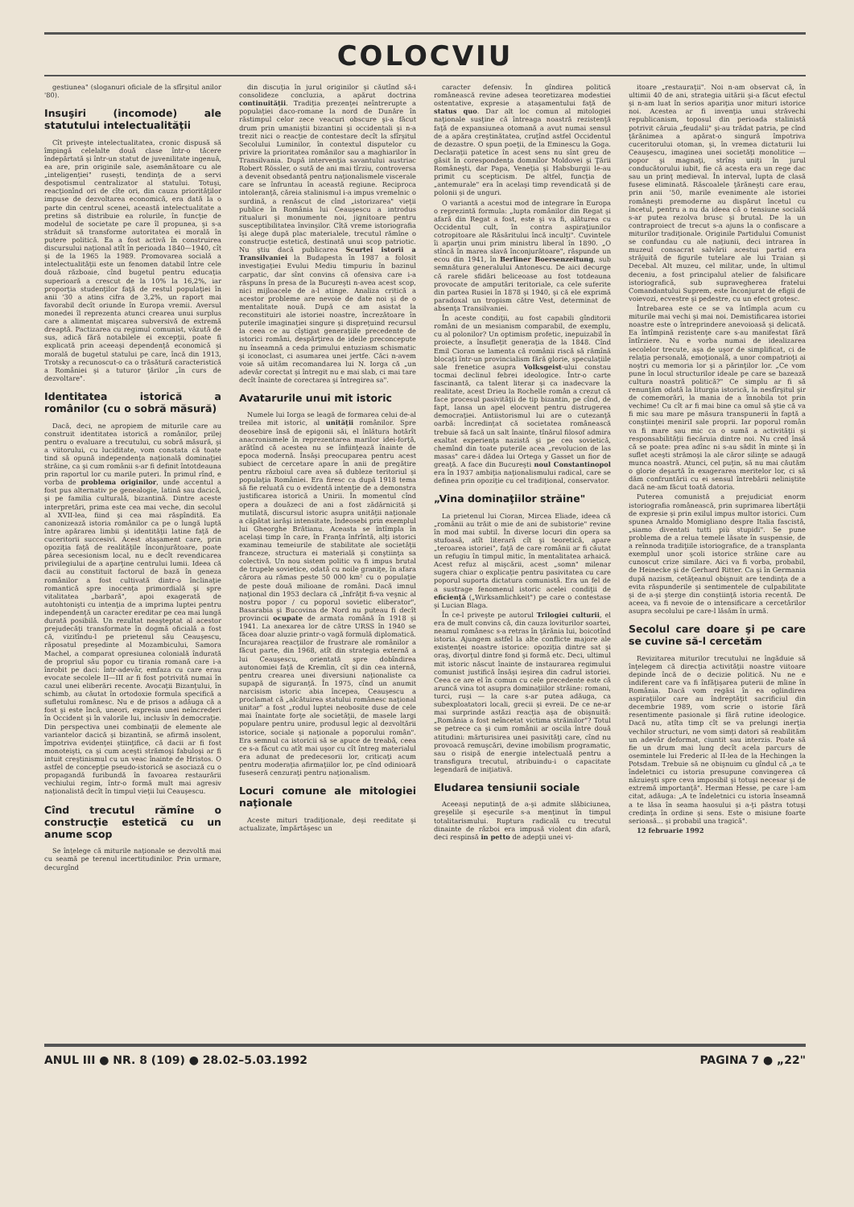COLOCVIU
gestiunea" (sloganuri oficiale de la sfîrşitul anilor '80).
Insuşiri (incomode) ale statutului intelectualităţii
Cît priveşte intelectualitatea, cronic dispusă să împingă celelalte două clase într-o tăcere îndepărtată şi într-un statut de juvenilitate ingenuă, ea are, prin originile sale, asemănătoare cu ale „inteligenţiei" ruseşti, tendinţa de a servi despotismul centralizator al statului. Totuşi, reacţionînd ori de cîte ori, din cauza priorităţilor impuse de dezvoltarea economică, era dată la o parte din centrul scenei, această intelectualitate a pretins să distribuie ea rolurile, în funcţie de modelul de societate pe care îl propunea, şi s-a străduit să transforme autoritatea ei morală în putere politică. Ea a fost activă în construirea discursului naţional atît în perioada 1840—1940, cît şi de la 1965 la 1989. Promovarea socială a intelectualităţii este un fenomen databil între cele două războaie, cînd bugetul pentru educaţia superioară a crescut de la 10% la 16,2%, iar proporţia studenţilor faţă de restul populaţiei în anii '30 a atins cifra de 3,2%, un raport mai favorabil decît oriunde în Europa vremii. Aversul monedei îl reprezenta atunci crearea unui surplus care a alimentat mişcarea subversivă de extremă dreaptă. Pactizarea cu regimul comunist, văzută de sus, adică fără notabilele ei excepţii, poate fi explicată prin aceeaşi dependenţă economică şi morală de bugetul statului pe care, încă din 1913, Trotsky a recunoscut-o ca o trăsătură caracteristică a României şi a tuturor ţărilor „în curs de dezvoltare".
Identitatea istorică a românilor (cu o sobră măsură)
Dacă, deci, ne apropiem de miturile care au construit identitatea istorică a românilor, prilej pentru o evaluare a trecutului, cu sobră măsură, şi a viitorului, cu luciditate, vom constata că toate tind să opună independenţa naţională dominaţiei străine, ca şi cum românii s-ar fi definit întotdeauna prin raportul lor cu marile puteri. În primul rînd, e vorba de problema originilor, unde accentul a fost pus alternativ pe genealogie, latină sau dacică, şi pe familia culturală, bizantină. Dintre aceste interpretări, prima este cea mai veche, din secolul al XVII-lea, fiind şi cea mai răspîndită. Ea canonizează istoria românilor ca pe o lungă luptă între apărarea limbii şi identităţii latine faţă de cuceritorii succesivi. Acest ataşament care, prin opoziţia faţă de realităţile înconjurătoare, poate părea secesionism local, nu e decît revendicarea privilegiului de a aparţine centrului lumii. Ideea că dacii au constituit factorul de bază în geneza românilor a fost cultivată dintr-o înclinaţie romantică spre inocenţa primordială şi spre vitalitatea „barbară", apoi exagerată de autohtonişti cu intenţia de a imprima luptei pentru independenţă un caracter ereditar pe cea mai lungă durată posibilă. Un rezultat neaşteptat al acestor prejudecăţi transformate în dogmă oficială a fost că, vizitîndu-l pe prietenul său Ceauşescu, răposatul preşedinte al Mozambicului, Samora Machel, a comparat opresiunea colonială îndurată de propriul său popor cu tirania romană care i-a înrobit pe daci: într-adevăr, emfaza cu care erau evocate secolele II—III ar fi fost potrivită numai în cazul unei eliberări recente. Avocaţii Bizanţului, în schimb, au căutat în ortodoxie formula specifică a sufletului românesc. Nu e de prisos a adăuga că a fost şi este încă, uneori, expresia unei neîncrederi în Occident şi în valorile lui, inclusiv în democraţie. Din perspectiva unei combinaţii de elemente ale variantelor dacică şi bizantină, se afirmă insolent, împotriva evidenţei ştiinţifice, că dacii ar fi fost monoteişti, ca şi cum aceşti strămoşi fabuloşi ar fi intuit creştinismul cu un veac înainte de Hristos. O astfel de concepţie pseudo-istorică se asociază cu o propagandă furibundă în favoarea restaurării vechiului regim, într-o formă mult mai agresiv naţionalistă decît în timpul vieţii lui Ceauşescu.
Cînd trecutul rămîne o construcţie estetică cu un anume scop
Se înţelege că miturile naţionale se dezvoltă mai cu seamă pe terenul incertitudinilor. Prin urmare, decurgînd
din discuţia în jurul originilor şi căutînd să-i consolideze concluzia, a apărut doctrina continuităţii. Tradiţia prezenţei neîntrerupte a populaţiei daco-romane la nord de Dunăre în răstimpul celor zece veacuri obscure şi-a făcut drum prin umaniştii bizantini şi occidentali şi n-a trezit nici o reacţie de contestare decît la sfîrşitul Secolului Luminilor, în contextul disputelor cu privire la prioritatea românilor sau a maghiarilor în Transilvania. După intervenţia savantului austriac Robert Rössler, o sută de ani mai tîrziu, controversa a devenit obsedantă pentru naţionalismele viscerale care se înfruntau în această regiune. Reciproca intoleranţă, căreia stalinismul i-a impus vremelnic o surdină, a renăscut de cînd „istorizarea" vieţii publice în România lui Ceauşescu a introdus ritualuri şi monumente noi, jignitoare pentru susceptibilitatea învinşilor. Cîtă vreme istoriografia îşi alege după plac materialele, trecutul rămîne o construcţie estetică, destinată unui scop patriotic. Nu ştiu dacă publicarea Scurtei istorii a Transilvaniei la Budapesta în 1987 a folosit investigaţiei Evului Mediu timpuriu în bazinul carpatic, dar sînt convins că ofensiva care i-a răspuns în presa de la Bucureşti n-avea acest scop, nici mijloacele de a-l atinge. Analiza critică a acestor probleme are nevoie de date noi şi de o mentalitate nouă. După ce am asistat la reconstituiri ale istoriei noastre, încrezătoare în puterile imaginaţiei singure şi dispreţuind recursul la ceea ce au cîştigat generaţiile precedente de istorici români, despărţirea de ideile preconcepute nu înseamnă a ceda primului entuziasm schismatic şi iconoclast, ci asumarea unei jertfe. Căci n-avem voie să uităm recomandarea lui N. Iorga că „un adevăr corectat şi întregit nu e mai slab, ci mai tare decît înainte de corectarea şi întregirea sa".
Avatarurile unui mit istoric
Numele lui Iorga se leagă de formarea celui de-al treilea mit istoric, al unităţii românilor. Spre deosebire însă de epigonii săi, el înlătura hotărît anacronismele în reprezentarea marilor idei-forţă, arătînd că acestea nu se înfiinţează înainte de epoca modernă. Însăşi preocuparea pentru acest subiect de cercetare apare în anii de pregătire pentru războiul care avea să dubleze teritoriul şi populaţia României. Era firesc ca după 1918 tema să fie reluată cu o evidentă intenţie de a demonstra justificarea istorică a Unirii. În momentul cînd opera a douăzeci de ani a fost zădărnicită şi mutilată, discursul istoric asupra unităţii naţionale a căpătat iarăşi intensitate, îndeosebi prin exemplul lui Gheorghe Brătianu. Aceasta se întîmpla în acelaşi timp în care, în Franţa înfrîntă, alţi istorici examinau temeiurile de stabilitate ale societăţii franceze, structura ei materială şi conştiinţa sa colectivă. Un nou sistem politic va fi impus brutal de trupele sovietice, odată cu noile graniţe, în afara cărora au rămas peste 50 000 km² cu o populaţie de peste două milioane de români. Dacă imnul naţional din 1953 declara că „înfrăţit fi-va veşnic al nostru popor / cu poporul sovietic eliberator", Basarabia şi Bucovina de Nord nu puteau fi decît provincii ocupate de armata română în 1918 şi 1941. La anexarea lor de către URSS în 1940 se făcea doar aluzie printr-o vagă formulă diplomatică. Încurajarea reacţiilor de frustrare ale românilor a făcut parte, din 1968, atît din strategia externă a lui Ceauşescu, orientată spre dobîndirea autonomiei faţă de Kremlin, cît şi din cea internă, pentru crearea unei diversiuni naţionaliste ca supapă de siguranţă. În 1975, cînd un anumit narcisism istoric abia începea, Ceauşescu a proclamat că „alcătuirea statului românesc naţional unitar" a fost „rodul luptei neobosite duse de cele mai înaintate forţe ale societăţii, de masele largi populare pentru unire, produsul legic al dezvoltării istorice, sociale şi naţionale a poporului român". Era semnul ca istoricii să se apuce de treabă, ceea ce s-a făcut cu atît mai uşor cu cît întreg materialul era adunat de predecesorii lor, criticaţi acum pentru moderaţia afirmaţiilor lor, pe cînd odinioară fuseseră cenzuraţi pentru naţionalism.
Locuri comune ale mitologiei naţionale
Aceste mituri tradiţionale, deşi reeditate şi actualizate, împărtăşesc un
caracter defensiv. În gîndirea politică românească revine adesea teoretizarea modestiei ostentative, expresie a ataşamentului faţă de status quo. Dar alt loc comun al mitologiei naţionale susţine că întreaga noastră rezistenţă faţă de expansiunea otomană a avut numai sensul de a apăra creştinătatea, cruţînd astfel Occidentul de dezastre. O spun poeţii, de la Eminescu la Goga. Declaraţii patetice în acest sens nu sînt greu de găsit în corespondenţa domnilor Moldovei şi Ţării Româneşti, dar Papa, Veneţia şi Habsburgii le-au primit cu scepticism. De altfel, funcţia de „antemurale" era în acelaşi timp revendicată şi de polonii şi de unguri.
O variantă a acestui mod de integrare în Europa o reprezintă formula: „lupta românilor din Regat şi afară din Regat a fost, este şi va fi, alăturea cu Occidentul cult, în contra aspiraţiunilor cotropitoare ale Răsăritului încă inculţi". Cuvintele îi aparţin unui prim ministru liberal în 1890. „O stîncă în marea slavă înconjurătoare", răspunde un ecou din 1941, în Berliner Boersenzeitung, sub semnătura generalului Antonescu. De aici decurge că rarele sfidări beliceoase au fost totdeauna provocate de amputări teritoriale, ca cele suferite din partea Rusiei în 1878 şi 1940, şi că ele exprimă paradoxal un tropism către Vest, determinat de absenţa Transilvaniei.
În aceste condiţii, au fost capabili gînditorii români de un mesianism comparabil, de exemplu, cu al polonilor? Un optimism profetic, inepuizabil în proiecte, a însufleţit generaţia de la 1848. Cînd Emil Cioran se lamenta că românii riscă să rămînă blocaţi într-un provincialism fără glorie, speculaţiile sale frenetice asupra Volksgeist-ului constau tocmai declinul febrei ideologice. Într-o carte fascinantă, ca talent literar şi ca inadecvare la realitate, acest Drieu la Rochelle român a crezut că face procesul pasivităţii de tip bizantin, pe cînd, de fapt, lansa un apel elocvent pentru distrugerea democraţiei. Antiistorismul lui are o cutezanţă oarbă: încredinţat că societatea românească trebuie să facă un salt înainte, tînărul filosof admira exaltat experienţa nazistă şi pe cea sovietică, chemînd din toate puterile acea „revolucion de las masas" care-i dădea lui Ortega y Gasset un fior de greaţă. A face din Bucureşti noul Constantinopol era în 1937 ambiţia naţionalismului radical, care se definea prin opoziţie cu cel tradiţional, conservator.
„Vina dominaţiilor străine"
La prietenul lui Cioran, Mircea Eliade, ideea că „românii au trăit o mie de ani de subistorie" revine în mod mai subtil. În diverse locuri din opera sa stufoasă, atît literară cît şi teoretică, apare „teroarea istoriei", faţă de care românii ar fi căutat un refugiu în timpul mitic, în mentalitatea arhaică. Acest refuz al mişcării, acest „somn" milenar sugera chiar o explicaţie pentru pasivitatea cu care poporul suporta dictatura comunistă. Era un fel de a sustrage fenomenul istoric acelei condiţii de eficienţă („Wirksamlichkeit") pe care o contestase şi Lucian Blaga.
În ce-l priveşte pe autorul Trilogiei culturii, el era de mult convins că, din cauza loviturilor soartei, neamul românesc s-a retras în ţărănia lui, boicotînd istoria. Ajungem astfel la alte conflicte majore ale existenţei noastre istorice: opoziţia dintre sat şi oraş, divorţul dintre fond şi formă etc. Deci, ultimul mit istoric născut înainte de instaurarea regimului comunist justifică însăşi ieşirea din cadrul istoriei. Ceea ce are el în comun cu cele precedente este că aruncă vina tot asupra dominaţiilor străine: romani, turci, ruşi — la care s-ar putea adăuga, ca subexploatatori locali, grecii şi evreii. De ce ne-ar mai surprinde astăzi reacţia aşa de obişnuită: „România a fost neîncetat victima străinilor"? Totul se petrece ca şi cum românii ar oscila între două atitudini: mărturisirea unei pasivităţi care, cînd nu provoacă remuşcări, devine imobilism programatic, sau o risipă de energie intelectuală pentru a transfigura trecutul, atribuindu-i o capacitate legendară de iniţiativă.
Eludarea tensiunii sociale
Aceeaşi neputinţă de a-şi admite slăbiciunea, greşelile şi eşecurile s-a menţinut în timpul totalitarismului. Ruptura radicală cu trecutul dinainte de război era impusă violent din afară, deci respinsă in petto de adepţii unei vi-
itoare „restauraţii". Noi n-am observat că, în ultimii 40 de ani, strategia uitării şi-a făcut efectul şi n-am luat în serios apariţia unor mituri istorice noi. Acestea ar fi invenţia unui străvechi republicanism, toposul din perioada stalinistă potrivit căruia „feudalii" şi-au trădat patria, pe cînd ţărănimea a apărat-o singură împotriva cuceritorului otoman, şi, în vremea dictaturii lui Ceauşescu, imaginea unei societăţi monolitice — popor şi magnaţi, strînş uniţi în jurul conducătorului iubit, fie că acesta era un rege dac sau un prinţ medieval. În interval, lupta de clasă fusese eliminată. Răscoalele ţărăneşti care erau, prin anii '50, marile evenimente ale istoriei româneşti premoderne au dispărut încetul cu încetul, pentru a nu da ideea că o tensiune socială s-ar putea rezolva brusc şi brutal. De la un contraproiect de trecut s-a ajuns la o confiscare a miturilor tradiţionale. Originile Partidului Comunist se confundau cu ale naţiunii, deci intrarea în muzeul consacrat salvării acestui partid era străjuită de figurile tutelare ale lui Traian şi Decebal. Alt muzeu, cel militar, unde, în ultimul deceniu, a fost principalul atelier de falsificare istoriografică, sub supravegherea fratelui Comandantului Suprem, este înconjurat de efigii de voievozi, ecvestre şi pedestre, cu un efect grotesc.
Întrebarea este ce se va întîmpla acum cu miturile mai vechi şi mai noi. Demistificarea istoriei noastre este o întreprindere anevoioasă şi delicată. Ea întîmpină rezistenţe care s-au manifestat fără întîrziere. Nu e vorba numai de idealizarea secolelor trecute, aşa de uşor de simplificat, ci de relaţia personală, emoţională, a unor compatrioţi ai noştri cu memoria lor şi a părinţilor lor. „Ce vom pune în locul structurilor ideale pe care se bazează cultura noastră politică?" Ce simplu ar fi să renunţăm odată la liturgia istorică, la nesfîrşitul şir de comemorări, la mania de a înnobila tot prin vechime! Cu cît ar fi mai bine ca omul să ştie că va fi mic sau mare pe măsura transpunerii în faptă a conştiinţei meniriI sale proprii. Iar poporul român va fi mare sau mic ca o sumă a activităţii şi responsabilităţii fiecăruia dintre noi. Nu cred însă că se poate: prea adînc ni s-au sădit în minte şi în suflet aceşti strămoşi la ale căror silinţe se adaugă munca noastră. Atunci, cel puţin, să nu mai căutăm o glorie deşartă în exagerarea meritelor lor, ci să dăm confruntării cu ei sensul întrebării neliniştite dacă ne-am făcut toată datoria.
Puterea comunistă a prejudiciat enorm istoriografia românească, prin suprimarea libertăţii de expresie şi prin exilul impus multor istorici. Cum spunea Arnaldo Momigliano despre Italia fascistă, „siamo diventati tutti più stupidi". Se pune problema de a relua temele lăsate în suspensie, de a reînnoda tradiţiile istoriografice, de a transplanta exemplul unor şcoli istorice străine care au cunoscut crize similare. Aici va fi vorba, probabil, de Heinecke şi de Gerhard Ritter. Ca şi în Germania după nazism, cetăţeanul obişnuit are tendinţa de a evita răspunderile şi sentimentele de culpabilitate şi de a-şi şterge din conştiinţă istoria recentă. De aceea, va fi nevoie de o intensificare a cercetărilor asupra secolului pe care-l lăsăm în urmă.
Secolul care doare şi pe care se cuvine să-l cercetăm
Revizitarea miturilor trecutului ne îngăduie să înţelegem că direcţia activităţii noastre viitoare depinde încă de o decizie politică. Nu ne e indiferent care va fi înfăţişarea puterii de mîine în România. Dacă vom regăsi în ea oglindirea aspiraţiilor care au îndreptăţit sacrificiul din decembrie 1989, vom scrie o istorie fără resentimente pasionale şi fără rutine ideologice. Dacă nu, atîta timp cît se va prelungi inerţia vechilor structuri, ne vom simţi datori să reabilităm un adevăr deformat, ciuntit sau interzis. Poate să fie un drum mai lung decît acela parcurs de osemintele lui Frederic al II-lea de la Hechingen la Potsdam. Trebuie să ne obişnuim cu gîndul că „a te îndeletnici cu istoria presupune convingerea că năzuieşti spre ceva imposibil şi totuşi necesar şi de extremă importanţă". Herman Hesse, pe care l-am citat, adăuga: „A te îndeletnici cu istoria înseamnă a te lăsa în seama haosului şi a-ţi păstra totuşi credinţa în ordine şi sens. Este o misiune foarte serioasă... şi probabil una tragică".
12 februarie 1992
ANUL III ● NR. 8 (109) ● 28.02–5.03.1992 PAGINA 7 ● „22"